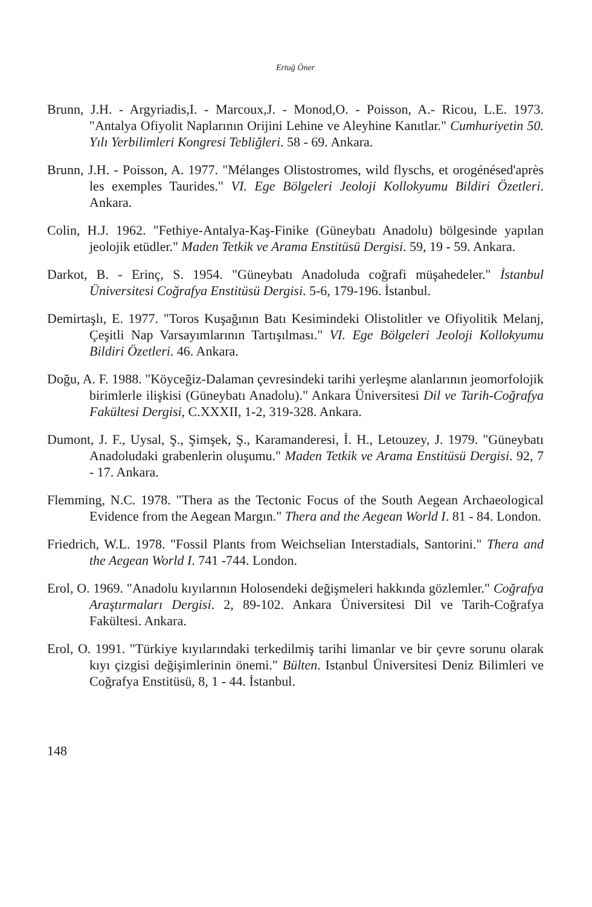Ertuğ Öner
Brunn, J.H. - Argyriadis,I. - Marcoux,J. - Monod,O. - Poisson, A.- Ricou, L.E. 1973. "Antalya Ofiyolit Naplarının Orijini Lehine ve Aleyhine Kanıtlar." Cumhuriyetin 50. Yılı Yerbilimleri Kongresi Tebliğleri. 58 - 69. Ankara.
Brunn, J.H. - Poisson, A. 1977. "Mélanges Olistostromes, wild flyschs, et orogénésed'après les exemples Taurides." VI. Ege Bölgeleri Jeoloji Kollokyumu Bildiri Özetleri. Ankara.
Colin, H.J. 1962. "Fethiye-Antalya-Kaş-Finike (Güneybatı Anadolu) bölgesinde yapılan jeolojik etüdler." Maden Tetkik ve Arama Enstitüsü Dergisi. 59, 19 - 59. Ankara.
Darkot, B. - Erinç, S. 1954. "Güneybatı Anadoluda coğrafi müşahedeler." İstanbul Üniversitesi Coğrafya Enstitüsü Dergisi. 5-6, 179-196. İstanbul.
Demirtaşlı, E. 1977. "Toros Kuşağının Batı Kesimindeki Olistolitler ve Ofiyolitik Melanj, Çeşitli Nap Varsayımlarının Tartışılması." VI. Ege Bölgeleri Jeoloji Kollokyumu Bildiri Özetleri. 46. Ankara.
Doğu, A. F. 1988. "Köyceğiz-Dalaman çevresindeki tarihi yerleşme alanlarının jeomorfolojik birimlerle ilişkisi (Güneybatı Anadolu)." Ankara Üniversitesi Dil ve Tarih-Coğrafya Fakültesi Dergisi, C.XXXII, 1-2, 319-328. Ankara.
Dumont, J. F., Uysal, Ş., Şimşek, Ş., Karamanderesi, İ. H., Letouzey, J. 1979. "Güneybatı Anadoludaki grabenlerin oluşumu." Maden Tetkik ve Arama Enstitüsü Dergisi. 92, 7 - 17. Ankara.
Flemming, N.C. 1978. "Thera as the Tectonic Focus of the South Aegean Archaeological Evidence from the Aegean Margın." Thera and the Aegean World I. 81 - 84. London.
Friedrich, W.L. 1978. "Fossil Plants from Weichselian Interstadials, Santorini." Thera and the Aegean World I. 741 -744. London.
Erol, O. 1969. "Anadolu kıyılarının Holosendeki değişmeleri hakkında gözlemler." Coğrafya Araştırmaları Dergisi. 2, 89-102. Ankara Üniversitesi Dil ve Tarih-Coğrafya Fakültesi. Ankara.
Erol, O. 1991. "Türkiye kıyılarındaki terkedilmiş tarihi limanlar ve bir çevre sorunu olarak kıyı çizgisi değişimlerinin önemi." Bülten. Istanbul Üniversitesi Deniz Bilimleri ve Coğrafya Enstitüsü, 8, 1 - 44. İstanbul.
148